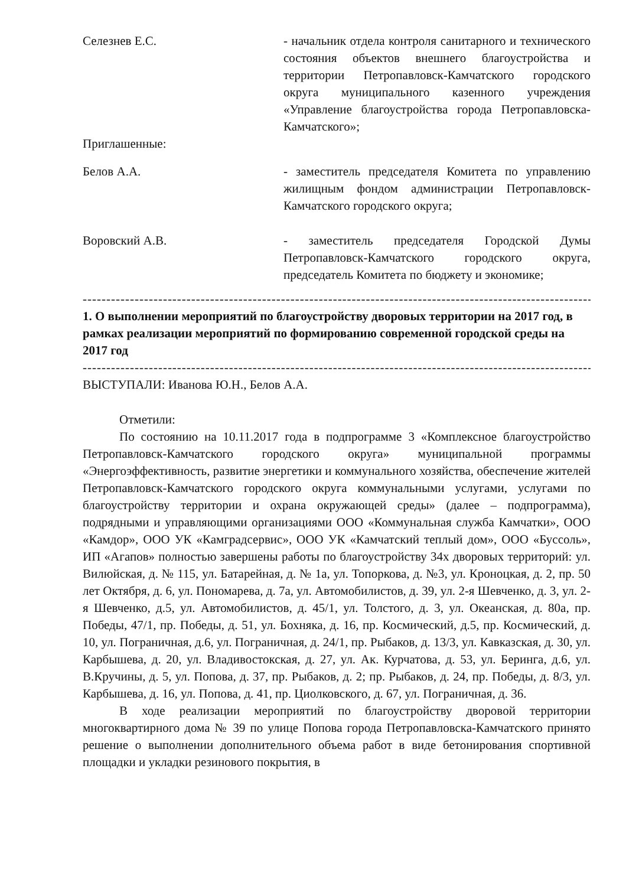Селезнев Е.С. - начальник отдела контроля санитарного и технического состояния объектов внешнего благоустройства и территории Петропавловск-Камчатского городского округа муниципального казенного учреждения «Управление благоустройства города Петропавловска-Камчатского»;
Приглашенные:
Белов А.А. - заместитель председателя Комитета по управлению жилищным фондом администрации Петропавловск-Камчатского городского округа;
Воровский А.В. - заместитель председателя Городской Думы Петропавловск-Камчатского городского округа, председатель Комитета по бюджету и экономике;
----------------------------------------------------------------------------------------------------------------------------------
1. О выполнении мероприятий по благоустройству дворовых территории на 2017 год, в рамках реализации мероприятий по формированию современной городской среды на 2017 год
----------------------------------------------------------------------------------------------------------------------------------
ВЫСТУПАЛИ: Иванова Ю.Н., Белов А.А.
Отметили:
По состоянию на 10.11.2017 года в подпрограмме 3 «Комплексное благоустройство Петропавловск-Камчатского городского округа» муниципальной программы «Энергоэффективность, развитие энергетики и коммунального хозяйства, обеспечение жителей Петропавловск-Камчатского городского округа коммунальными услугами, услугами по благоустройству территории и охрана окружающей среды» (далее – подпрограмма), подрядными и управляющими организациями ООО «Коммунальная служба Камчатки», ООО «Камдор», ООО УК «Камградсервис», ООО УК «Камчатский теплый дом», ООО «Буссоль», ИП «Агапов» полностью завершены работы по благоустройству 34х дворовых территорий: ул. Вилюйская, д. № 115, ул. Батарейная, д. № 1а, ул. Топоркова, д. №3, ул. Кроноцкая, д. 2, пр. 50 лет Октября, д. 6, ул. Пономарева, д. 7а, ул. Автомобилистов, д. 39, ул. 2-я Шевченко, д. 3, ул. 2-я Шевченко, д.5, ул. Автомобилистов, д. 45/1, ул. Толстого, д. 3, ул. Океанская, д. 80а, пр. Победы, 47/1, пр. Победы, д. 51, ул. Бохняка, д. 16, пр. Космический, д.5, пр. Космический, д. 10, ул. Пограничная, д.6, ул. Пограничная, д. 24/1, пр. Рыбаков, д. 13/3, ул. Кавказская, д. 30, ул. Карбышева, д. 20, ул. Владивостокская, д. 27, ул. Ак. Курчатова, д. 53, ул. Беринга, д.6, ул. В.Кручины, д. 5, ул. Попова, д. 37, пр. Рыбаков, д. 2; пр. Рыбаков, д. 24, пр. Победы, д. 8/3, ул. Карбышева, д. 16, ул. Попова, д. 41, пр. Циолковского, д. 67, ул. Пограничная, д. 36.
В ходе реализации мероприятий по благоустройству дворовой территории многоквартирного дома № 39 по улице Попова города Петропавловска-Камчатского принято решение о выполнении дополнительного объема работ в виде бетонирования спортивной площадки и укладки резинового покрытия, в